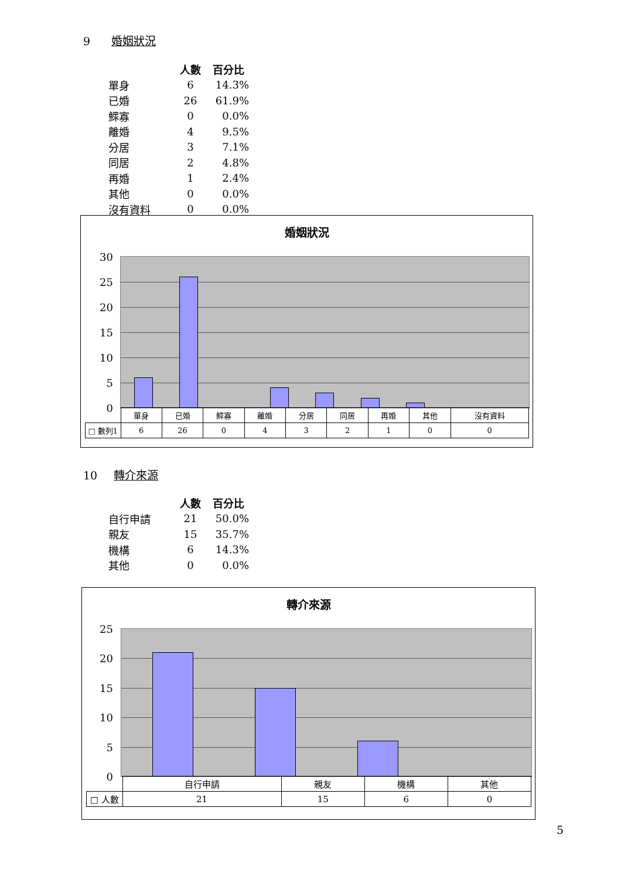9 婚姻狀況
| | 人數 | 百分比 |
| --- | --- | --- |
| 單身 | 6 | 14.3% |
| 已婚 | 26 | 61.9% |
| 鰥寡 | 0 | 0.0% |
| 離婚 | 4 | 9.5% |
| 分居 | 3 | 7.1% |
| 同居 | 2 | 4.8% |
| 再婚 | 1 | 2.4% |
| 其他 | 0 | 0.0% |
| 沒有資料 | 0 | 0.0% |
婚姻狀況
30
25
20
15
10
5
0
| | 單身 | 已婚 | 鰥寡 | 離婚 | 分居 | 同居 | 再婚 | 其他 | 沒有資料 |
| □ 數列1 | 6 | 26 | 0 | 4 | 3 | 2 | 1 | 0 | 0 |
10 轉介來源
| | 人數 | 百分比 |
| --- | --- | --- |
| 自行申請 | 21 | 50.0% |
| 親友 | 15 | 35.7% |
| 機構 | 6 | 14.3% |
| 其他 | 0 | 0.0% |
轉介來源
25
20
15
10
5
0
| | 自行申請 | 親友 | 機構 | 其他 |
| □ 人數 | 21 | 15 | 6 | 0 |
5